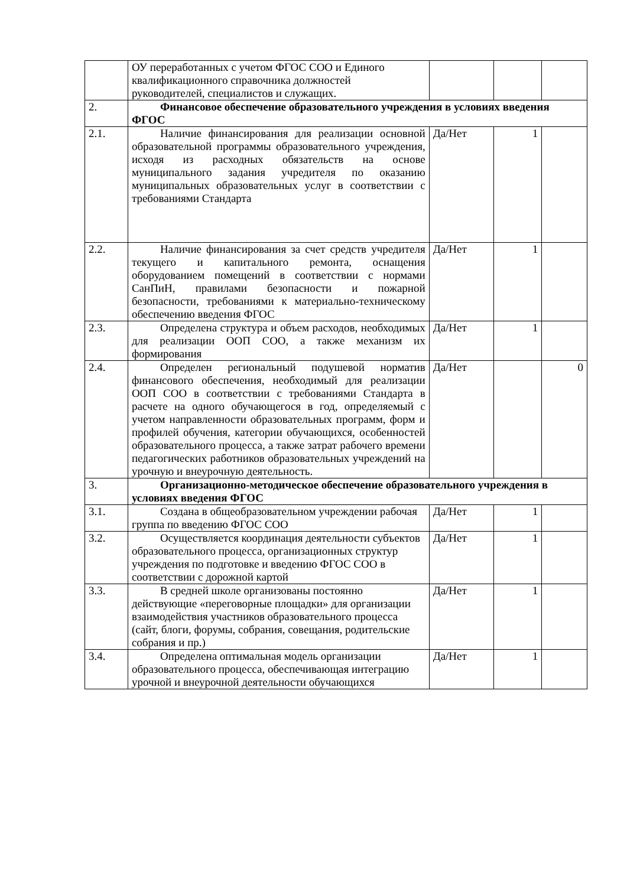| | ОУ переработанных с учетом ФГОС СОО и Единого квалификационного справочника должностей руководителей, специалистов и служащих. | | | |
| 2. | Финансовое обеспечение образовательного учреждения в условиях введения ФГОС | | | |
| 2.1. | Наличие финансирования для реализации основной образовательной программы образовательного учреждения, исходя из расходных обязательств на основе муниципального задания учредителя по оказанию муниципальных образовательных услуг в соответствии с требованиями Стандарта | Да/Нет | 1 | |
| 2.2. | Наличие финансирования за счет средств учредителя текущего и капитального ремонта, оснащения оборудованием помещений в соответствии с нормами СанПиН, правилами безопасности и пожарной безопасности, требованиями к материально-техническому обеспечению введения ФГОС | Да/Нет | 1 | |
| 2.3. | Определена структура и объем расходов, необходимых для реализации ООП СОО, а также механизм их формирования | Да/Нет | 1 | |
| 2.4. | Определен региональный подушевой норматив финансового обеспечения, необходимый для реализации ООП СОО в соответствии с требованиями Стандарта в расчете на одного обучающегося в год, определяемый с учетом направленности образовательных программ, форм и профилей обучения, категории обучающихся, особенностей образовательного процесса, а также затрат рабочего времени педагогических работников образовательных учреждений на урочную и внеурочную деятельность. | Да/Нет | | 0 |
| 3. | Организационно-методическое обеспечение образовательного учреждения в условиях введения ФГОС | | | |
| 3.1. | Создана в общеобразовательном учреждении рабочая группа по введению ФГОС СОО | Да/Нет | 1 | |
| 3.2. | Осуществляется координация деятельности субъектов образовательного процесса, организационных структур учреждения по подготовке и введению ФГОС СОО в соответствии с дорожной картой | Да/Нет | 1 | |
| 3.3. | В средней школе организованы постоянно действующие «переговорные площадки» для организации взаимодействия участников образовательного процесса (сайт, блоги, форумы, собрания, совещания, родительские собрания и пр.) | Да/Нет | 1 | |
| 3.4. | Определена оптимальная модель организации образовательного процесса, обеспечивающая интеграцию урочной и внеурочной деятельности обучающихся | Да/Нет | 1 | |